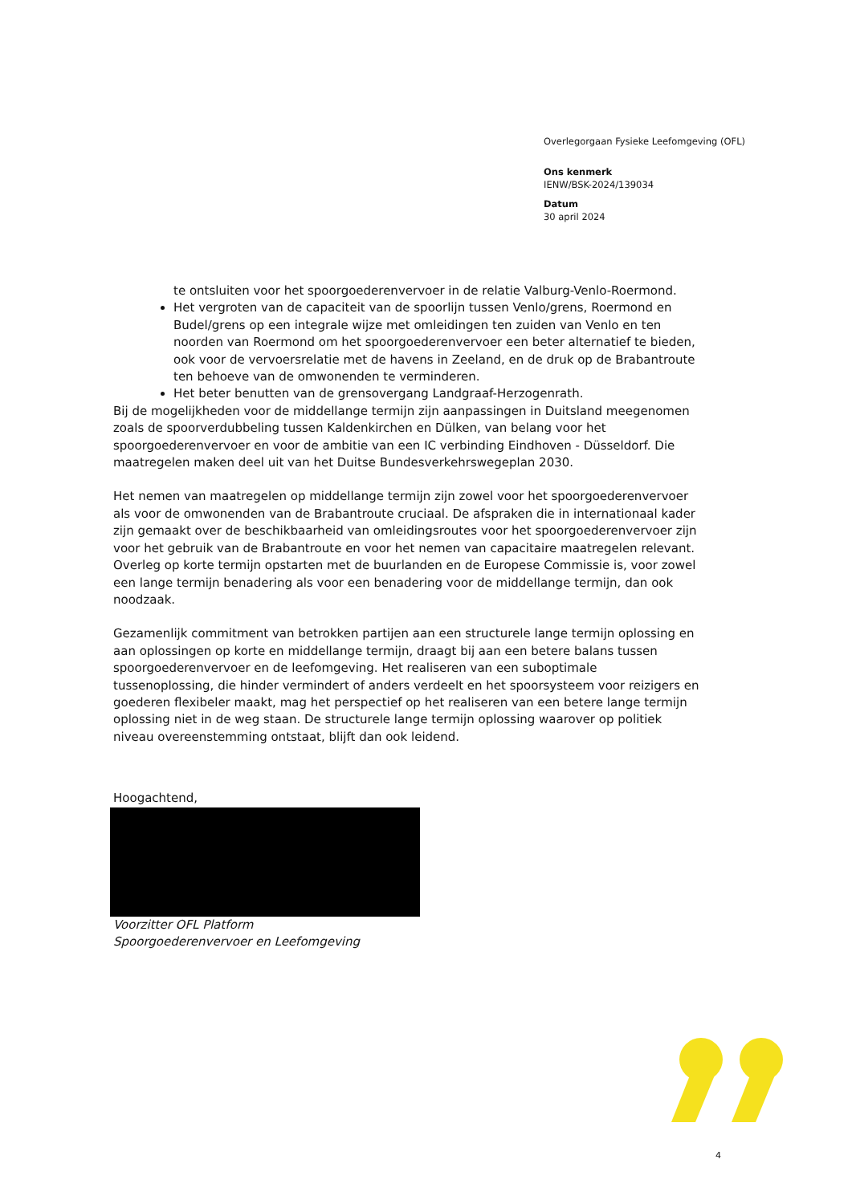Overlegorgaan Fysieke Leefomgeving (OFL)
Ons kenmerk
IENW/BSK-2024/139034
Datum
30 april 2024
te ontsluiten voor het spoorgoederenvervoer in de relatie Valburg-Venlo-Roermond.
Het vergroten van de capaciteit van de spoorlijn tussen Venlo/grens, Roermond en Budel/grens op een integrale wijze met omleidingen ten zuiden van Venlo en ten noorden van Roermond om het spoorgoederenvervoer een beter alternatief te bieden, ook voor de vervoersrelatie met de havens in Zeeland, en de druk op de Brabantroute ten behoeve van de omwonenden te verminderen.
Het beter benutten van de grensovergang Landgraaf-Herzogenrath.
Bij de mogelijkheden voor de middellange termijn zijn aanpassingen in Duitsland meegenomen zoals de spoorverdubbeling tussen Kaldenkirchen en Dülken, van belang voor het spoorgoederenvervoer en voor de ambitie van een IC verbinding Eindhoven - Düsseldorf. Die maatregelen maken deel uit van het Duitse Bundesverkehrswegeplan 2030.
Het nemen van maatregelen op middellange termijn zijn zowel voor het spoorgoederenvervoer als voor de omwonenden van de Brabantroute cruciaal. De afspraken die in internationaal kader zijn gemaakt over de beschikbaarheid van omleidingsroutes voor het spoorgoederenvervoer zijn voor het gebruik van de Brabantroute en voor het nemen van capacitaire maatregelen relevant.
Overleg op korte termijn opstarten met de buurlanden en de Europese Commissie is, voor zowel een lange termijn benadering als voor een benadering voor de middellange termijn, dan ook noodzaak.
Gezamenlijk commitment van betrokken partijen aan een structurele lange termijn oplossing en aan oplossingen op korte en middellange termijn, draagt bij aan een betere balans tussen spoorgoederenvervoer en de leefomgeving. Het realiseren van een suboptimale tussenoplossing, die hinder vermindert of anders verdeelt en het spoorsysteem voor reizigers en goederen flexibeler maakt, mag het perspectief op het realiseren van een betere lange termijn oplossing niet in de weg staan. De structurele lange termijn oplossing waarover op politiek niveau overeenstemming ontstaat, blijft dan ook leidend.
Hoogachtend,
Voorzitter OFL Platform
Spoorgoederenvervoer en Leefomgeving
4